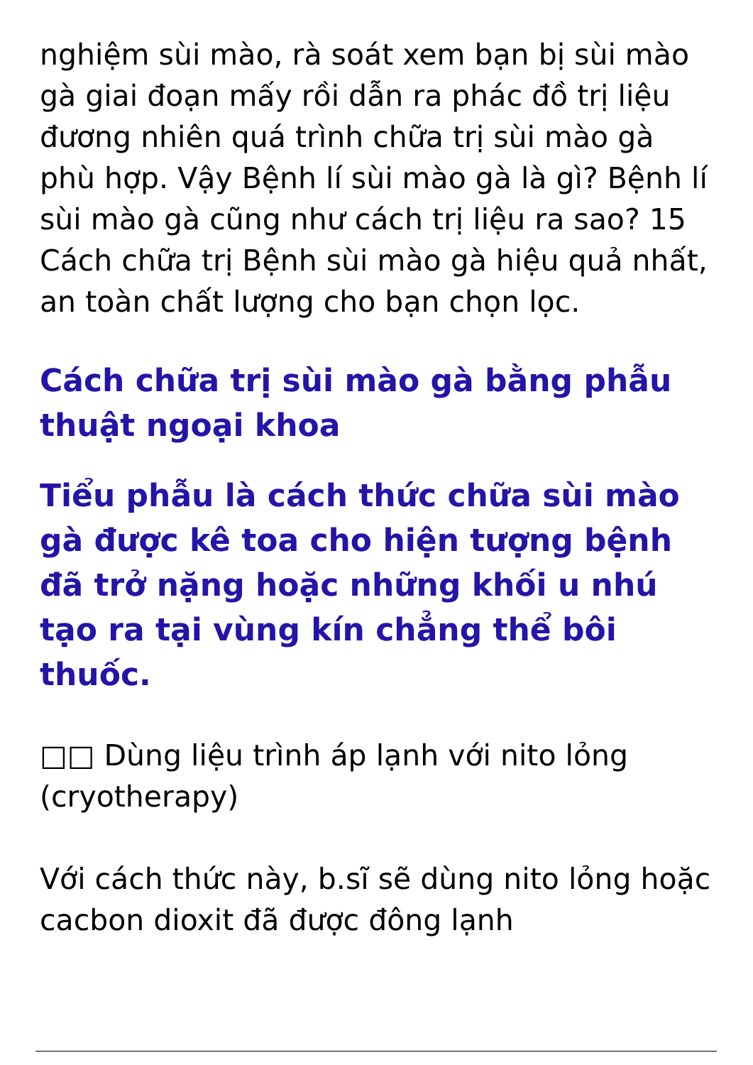nghiệm sùi mào, rà soát xem bạn bị sùi mào gà giai đoạn mấy rồi dẫn ra phác đồ trị liệu đương nhiên quá trình chữa trị sùi mào gà phù hợp. Vậy Bệnh lí sùi mào gà là gì? Bệnh lí sùi mào gà cũng như cách trị liệu ra sao? 15 Cách chữa trị Bệnh sùi mào gà hiệu quả nhất, an toàn chất lượng cho bạn chọn lọc.
Cách chữa trị sùi mào gà bằng phẫu thuật ngoại khoa
Tiểu phẫu là cách thức chữa sùi mào gà được kê toa cho hiện tượng bệnh đã trở nặng hoặc những khối u nhú tạo ra tại vùng kín chẳng thể bôi thuốc.
□□ Dùng liệu trình áp lạnh với nito lỏng (cryotherapy)
Với cách thức này, b.sĩ sẽ dùng nito lỏng hoặc cacbon dioxit đã được đông lạnh